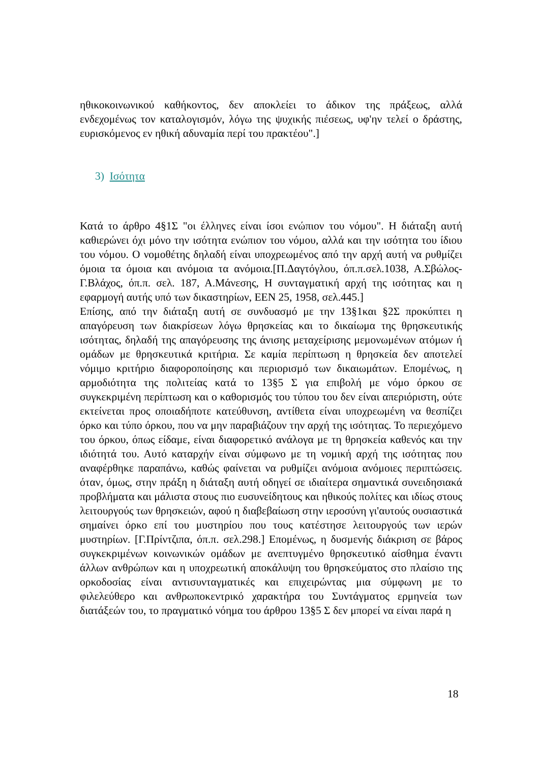ηθικοκοινωνικού καθήκοντος, δεν αποκλείει το άδικον της πράξεως, αλλά ενδεχομένως τον καταλογισμόν, λόγω της ψυχικής πιέσεως, υφ'ην τελεί ο δράστης, ευρισκόμενος εν ηθική αδυναμία περί του πρακτέου".]
3) Ισότητα
Κατά το άρθρο 4§1Σ "οι έλληνες είναι ίσοι ενώπιον του νόμου". Η διάταξη αυτή καθιερώνει όχι μόνο την ισότητα ενώπιον του νόμου, αλλά και την ισότητα του ίδιου του νόμου. Ο νομοθέτης δηλαδή είναι υποχρεωμένος από την αρχή αυτή να ρυθμίζει όμοια τα όμοια και ανόμοια τα ανόμοια.[Π.Δαγτόγλου, όπ.π.σελ.1038, Α.Σβώλος-Γ.Βλάχος, όπ.π. σελ. 187, Α.Μάνεσης, Η συνταγματική αρχή της ισότητας και η εφαρμογή αυτής υπό των δικαστηρίων, ΕΕΝ 25, 1958, σελ.445.]
Επίσης, από την διάταξη αυτή σε συνδυασμό με την 13§1και §2Σ προκύπτει η απαγόρευση των διακρίσεων λόγω θρησκείας και το δικαίωμα της θρησκευτικής ισότητας, δηλαδή της απαγόρευσης της άνισης μεταχείρισης μεμονωμένων ατόμων ή ομάδων με θρησκευτικά κριτήρια. Σε καμία περίπτωση η θρησκεία δεν αποτελεί νόμιμο κριτήριο διαφοροποίησης και περιορισμό των δικαιωμάτων. Επομένως, η αρμοδιότητα της πολιτείας κατά το 13§5 Σ για επιβολή με νόμο όρκου σε συγκεκριμένη περίπτωση και ο καθορισμός του τύπου του δεν είναι απεριόριστη, ούτε εκτείνεται προς οποιαδήποτε κατεύθυνση, αντίθετα είναι υποχρεωμένη να θεσπίζει όρκο και τύπο όρκου, που να μην παραβιάζουν την αρχή της ισότητας. Το περιεχόμενο του όρκου, όπως είδαμε, είναι διαφορετικό ανάλογα με τη θρησκεία καθενός και την ιδιότητά του. Αυτό καταρχήν είναι σύμφωνο με τη νομική αρχή της ισότητας που αναφέρθηκε παραπάνω, καθώς φαίνεται να ρυθμίζει ανόμοια ανόμοιες περιπτώσεις. όταν, όμως, στην πράξη η διάταξη αυτή οδηγεί σε ιδιαίτερα σημαντικά συνειδησιακά προβλήματα και μάλιστα στους πιο ευσυνείδητους και ηθικούς πολίτες και ιδίως στους λειτουργούς των θρησκειών, αφού η διαβεβαίωση στην ιεροσύνη γι'αυτούς ουσιαστικά σημαίνει όρκο επί του μυστηρίου που τους κατέστησε λειτουργούς των ιερών μυστηρίων. [Γ.Πρίντζιπα, όπ.π. σελ.298.] Επομένως, η δυσμενής διάκριση σε βάρος συγκεκριμένων κοινωνικών ομάδων με ανεπτυγμένο θρησκευτικό αίσθημα έναντι άλλων ανθρώπων και η υποχρεωτική αποκάλυψη του θρησκεύματος στο πλαίσιο της ορκοδοσίας είναι αντισυνταγματικές και επιχειρώντας μια σύμφωνη με το φιλελεύθερο και ανθρωποκεντρικό χαρακτήρα του Συντάγματος ερμηνεία των διατάξεών του, το πραγματικό νόημα του άρθρου 13§5 Σ δεν μπορεί να είναι παρά η
18